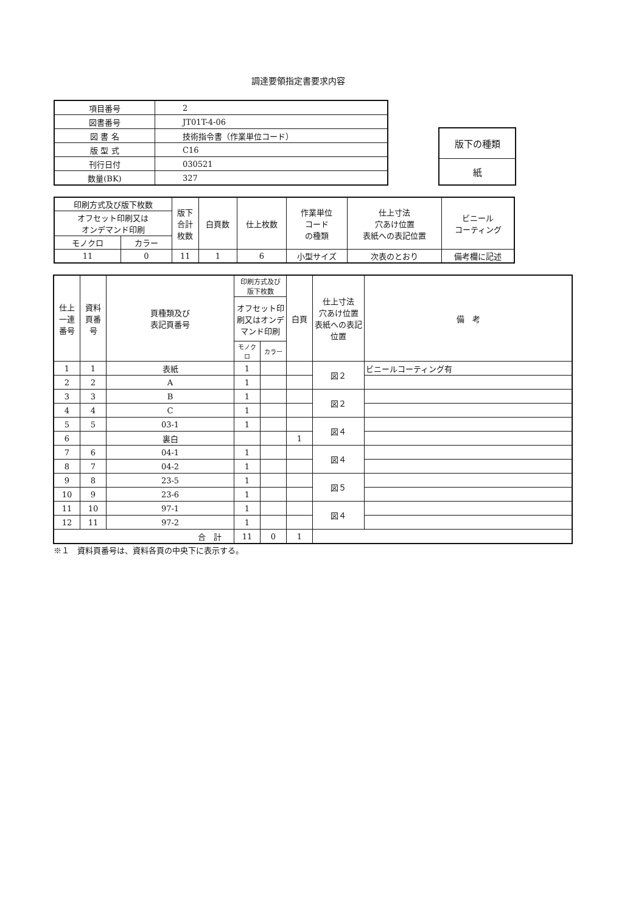調達要領指定書要求内容
| 項目番号 | 2 |
| 図書番号 | JT01T-4-06 |
| 図 書 名 | 技術指令書（作業単位コード） |
| 版 型 式 | C16 |
| 刊行日付 | 030521 |
| 数量(BK) | 327 |
| 版下の種類 |
| 紙 |
| 印刷方式及び版下枚数 | | 版下 合計 枚数 | 白頁数 | 仕上枚数 | 作業単位 コード の種類 | 仕上寸法 穴あけ位置 表紙への表記位置 | ビニール コーティング |
| オフセット印刷又は オンデマンド印刷 | | | | | | | |
| モノクロ | カラー | | | | | | |
| 11 | 0 | 11 | 1 | 6 | 小型サイズ | 次表のとおり | 備考欄に記述 |
| 仕上 一連 番号 | 資料 頁番 号 | 頁種類及び 表記頁番号 | 印刷方式及び 版下枚数 | | 白頁 | 仕上寸法 穴あけ位置 表紙への表記 位置 | 備 考 |
| --- | --- | --- | --- | --- | --- | --- | --- |
| | | | オフセット印 刷又はオンデ マンド印刷 | | | | |
| | | | モノクロ | カラー | | | |
| 1 | 1 | 表紙 | 1 | | | 図２ | ビニールコーティング有 |
| 2 | 2 | A | 1 | | | | |
| 3 | 3 | B | 1 | | | 図２ | |
| 4 | 4 | C | 1 | | | | |
| 5 | 5 | 03-1 | 1 | | | 図４ | |
| 6 | | 裏白 | | | 1 | | |
| 7 | 6 | 04-1 | 1 | | | 図４ | |
| 8 | 7 | 04-2 | 1 | | | | |
| 9 | 8 | 23-5 | 1 | | | 図５ | |
| 10 | 9 | 23-6 | 1 | | | | |
| 11 | 10 | 97-1 | 1 | | | 図４ | |
| 12 | 11 | 97-2 | 1 | | | | |
| 合 計 | | | 11 | 0 | 1 | | |
※１　資料頁番号は、資料各頁の中央下に表示する。